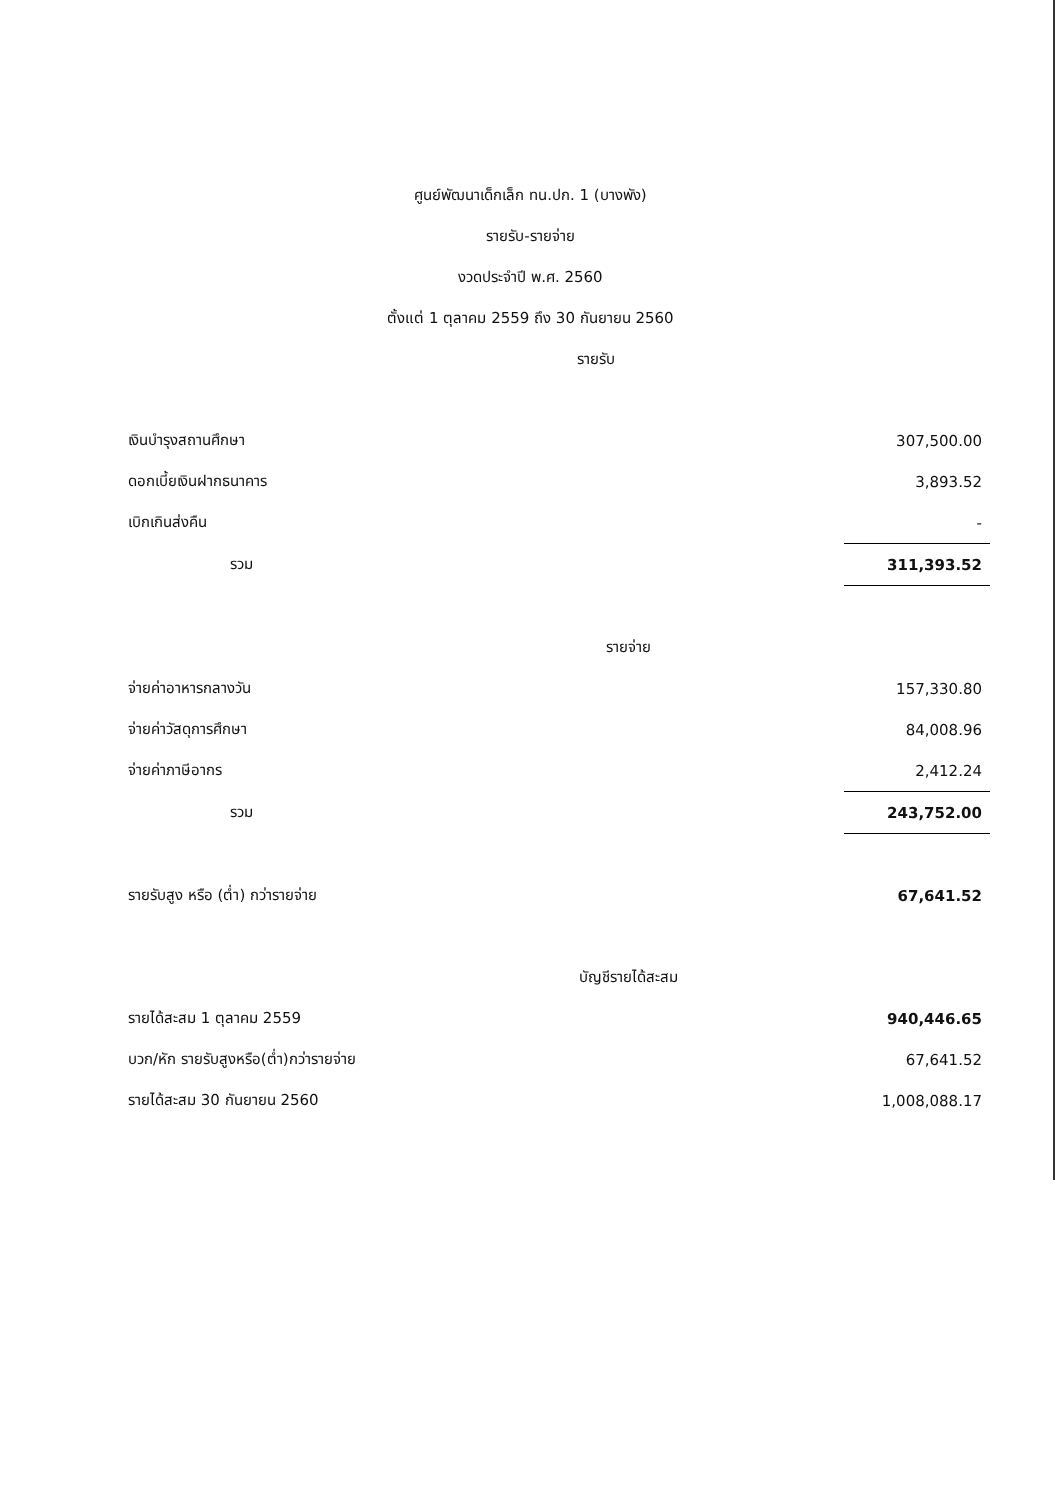ศูนย์พัฒนาเด็กเล็ก ทน.ปก. 1 (บางพัง)
รายรับ-รายจ่าย
งวดประจำปี พ.ศ. 2560
ตั้งแต่ 1 ตุลาคม 2559 ถึง 30 กันยายน 2560
รายรับ
| เงินบำรุงสถานศึกษา | 307,500.00 |
| ดอกเบี้ยเงินฝากธนาคาร | 3,893.52 |
| เบิกเกินส่งคืน | - |
| รวม | 311,393.52 |
| รายจ่าย | |
| จ่ายค่าอาหารกลางวัน | 157,330.80 |
| จ่ายค่าวัสดุการศึกษา | 84,008.96 |
| จ่ายค่าภาษีอากร | 2,412.24 |
| รวม | 243,752.00 |
| รายรับสูง หรือ (ต่ำ) กว่ารายจ่าย | 67,641.52 |
| บัญชีรายได้สะสม | |
| รายได้สะสม 1 ตุลาคม 2559 | 940,446.65 |
| บวก/หัก รายรับสูงหรือ(ต่ำ)กว่ารายจ่าย | 67,641.52 |
| รายได้สะสม 30 กันยายน 2560 | 1,008,088.17 |